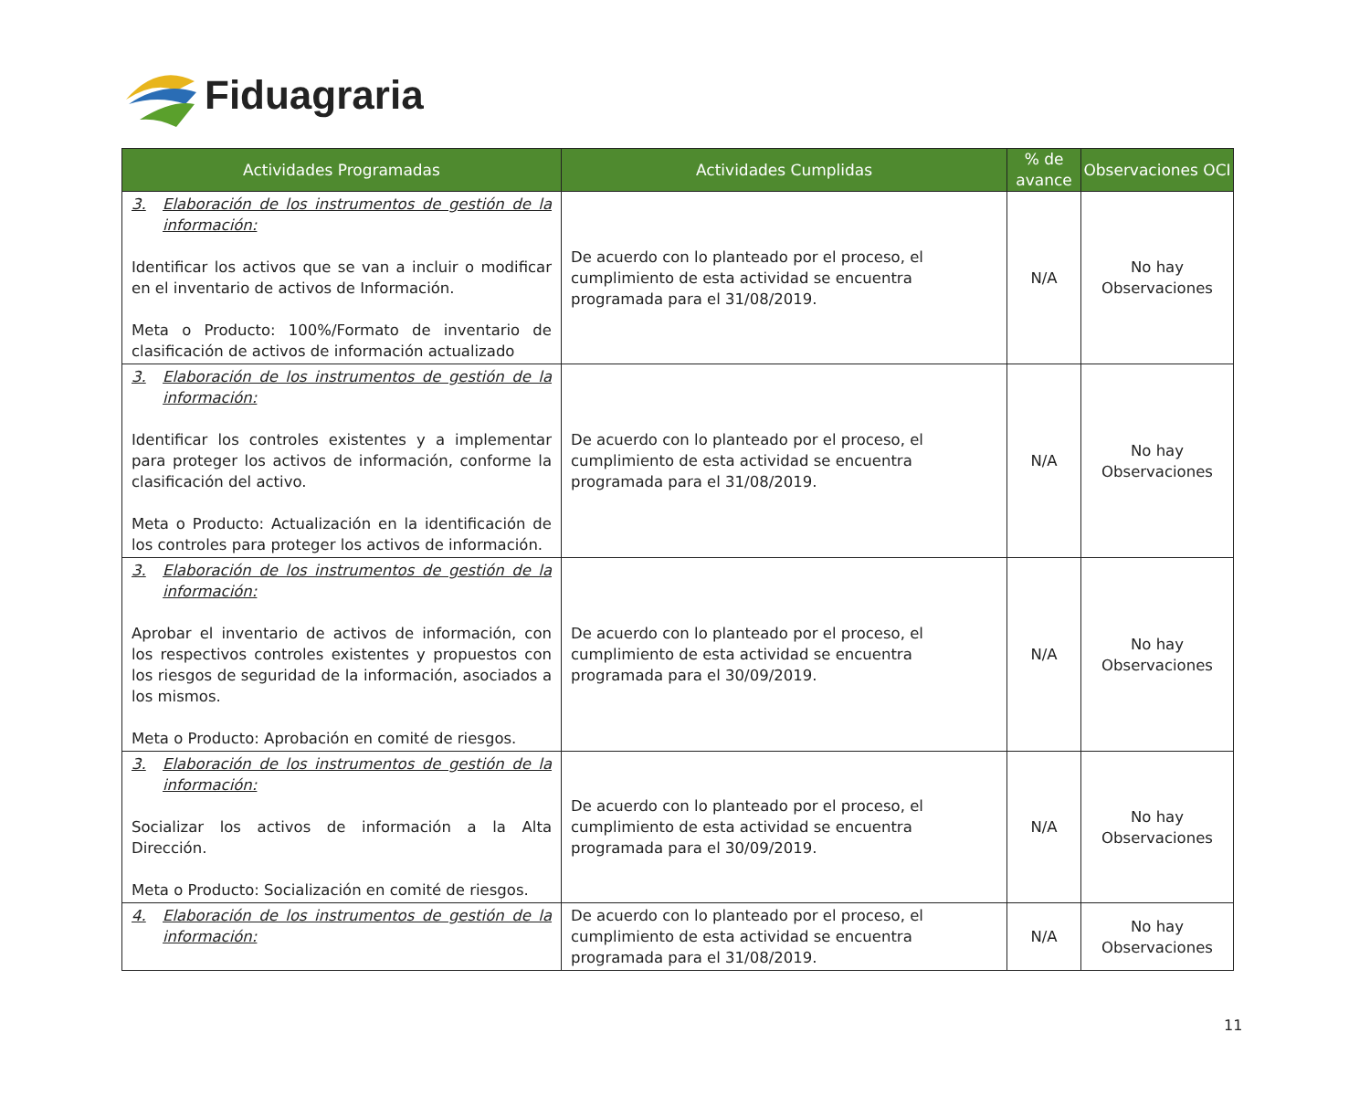Fiduagraria
| Actividades Programadas | Actividades Cumplidas | % de avance | Observaciones OCI |
| --- | --- | --- | --- |
| 3. Elaboración de los instrumentos de gestión de la información: Identificar los activos que se van a incluir o modificar en el inventario de activos de Información. Meta o Producto: 100%/Formato de inventario de clasificación de activos de información actualizado | De acuerdo con lo planteado por el proceso, el cumplimiento de esta actividad se encuentra programada para el 31/08/2019. | N/A | No hay Observaciones |
| 3. Elaboración de los instrumentos de gestión de la información: Identificar los controles existentes y a implementar para proteger los activos de información, conforme la clasificación del activo. Meta o Producto: Actualización en la identificación de los controles para proteger los activos de información. | De acuerdo con lo planteado por el proceso, el cumplimiento de esta actividad se encuentra programada para el 31/08/2019. | N/A | No hay Observaciones |
| 3. Elaboración de los instrumentos de gestión de la información: Aprobar el inventario de activos de información, con los respectivos controles existentes y propuestos con los riesgos de seguridad de la información, asociados a los mismos. Meta o Producto: Aprobación en comité de riesgos. | De acuerdo con lo planteado por el proceso, el cumplimiento de esta actividad se encuentra programada para el 30/09/2019. | N/A | No hay Observaciones |
| 3. Elaboración de los instrumentos de gestión de la información: Socializar los activos de información a la Alta Dirección. Meta o Producto: Socialización en comité de riesgos. | De acuerdo con lo planteado por el proceso, el cumplimiento de esta actividad se encuentra programada para el 30/09/2019. | N/A | No hay Observaciones |
| 4. Elaboración de los instrumentos de gestión de la información: | De acuerdo con lo planteado por el proceso, el cumplimiento de esta actividad se encuentra programada para el 31/08/2019. | N/A | No hay Observaciones |
11